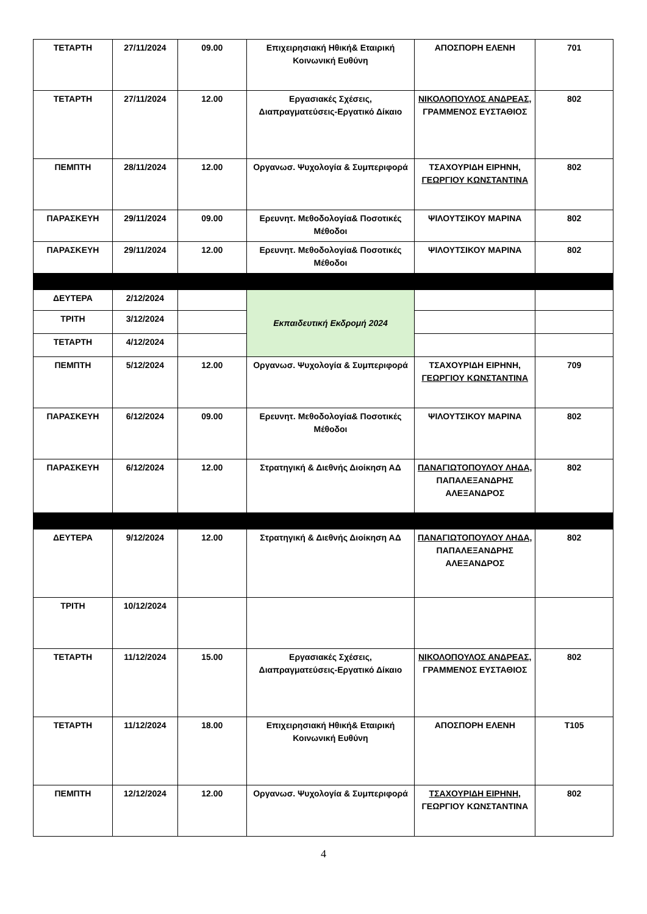| ΤΕΤΑΡΤΗ | 27/11/2024 | 09.00 | Επιχειρησιακή Ηθική& Εταιρική Κοινωνική Ευθύνη | ΑΠΟΣΠΟΡΗ ΕΛΕΝΗ | 701 |
| ΤΕΤΑΡΤΗ | 27/11/2024 | 12.00 | Εργασιακές Σχέσεις, Διαπραγματεύσεις-Εργατικό Δίκαιο | ΝΙΚΟΛΟΠΟΥΛΟΣ ΑΝΔΡΕΑΣ, ΓΡΑΜΜΕΝΟΣ ΕΥΣΤΑΘΙΟΣ | 802 |
| ΠΕΜΠΤΗ | 28/11/2024 | 12.00 | Οργανωσ. Ψυχολογία & Συμπεριφορά | ΤΣΑΧΟΥΡΙΔΗ ΕΙΡΗΝΗ, ΓΕΩΡΓΙΟΥ ΚΩΝΣΤΑΝΤΙΝΑ | 802 |
| ΠΑΡΑΣΚΕΥΗ | 29/11/2024 | 09.00 | Ερευνητ. Μεθοδολογία& Ποσοτικές Μέθοδοι | ΨΙΛΟΥΤΣΙΚΟΥ ΜΑΡΙΝΑ | 802 |
| ΠΑΡΑΣΚΕΥΗ | 29/11/2024 | 12.00 | Ερευνητ. Μεθοδολογία& Ποσοτικές Μέθοδοι | ΨΙΛΟΥΤΣΙΚΟΥ ΜΑΡΙΝΑ | 802 |
| ΔΕΥΤΕΡΑ | 2/12/2024 | | Εκπαιδευτική Εκδρομή 2024 | | |
| ΤΡΙΤΗ | 3/12/2024 | | | | |
| ΤΕΤΑΡΤΗ | 4/12/2024 | | | | |
| ΠΕΜΠΤΗ | 5/12/2024 | 12.00 | Οργανωσ. Ψυχολογία & Συμπεριφορά | ΤΣΑΧΟΥΡΙΔΗ ΕΙΡΗΝΗ, ΓΕΩΡΓΙΟΥ ΚΩΝΣΤΑΝΤΙΝΑ | 709 |
| ΠΑΡΑΣΚΕΥΗ | 6/12/2024 | 09.00 | Ερευνητ. Μεθοδολογία& Ποσοτικές Μέθοδοι | ΨΙΛΟΥΤΣΙΚΟΥ ΜΑΡΙΝΑ | 802 |
| ΠΑΡΑΣΚΕΥΗ | 6/12/2024 | 12.00 | Στρατηγική & Διεθνής Διοίκηση ΑΔ | ΠΑΝΑΓΙΩΤΟΠΟΥΛΟΥ ΛΗΔΑ, ΠΑΠΑΛΕΞΑΝΔΡΗΣ ΑΛΕΞΑΝΔΡΟΣ | 802 |
| ΔΕΥΤΕΡΑ | 9/12/2024 | 12.00 | Στρατηγική & Διεθνής Διοίκηση ΑΔ | ΠΑΝΑΓΙΩΤΟΠΟΥΛΟΥ ΛΗΔΑ, ΠΑΠΑΛΕΞΑΝΔΡΗΣ ΑΛΕΞΑΝΔΡΟΣ | 802 |
| ΤΡΙΤΗ | 10/12/2024 | | | | |
| ΤΕΤΑΡΤΗ | 11/12/2024 | 15.00 | Εργασιακές Σχέσεις, Διαπραγματεύσεις-Εργατικό Δίκαιο | ΝΙΚΟΛΟΠΟΥΛΟΣ ΑΝΔΡΕΑΣ, ΓΡΑΜΜΕΝΟΣ ΕΥΣΤΑΘΙΟΣ | 802 |
| ΤΕΤΑΡΤΗ | 11/12/2024 | 18.00 | Επιχειρησιακή Ηθική& Εταιρική Κοινωνική Ευθύνη | ΑΠΟΣΠΟΡΗ ΕΛΕΝΗ | Τ105 |
| ΠΕΜΠΤΗ | 12/12/2024 | 12.00 | Οργανωσ. Ψυχολογία & Συμπεριφορά | ΤΣΑΧΟΥΡΙΔΗ ΕΙΡΗΝΗ, ΓΕΩΡΓΙΟΥ ΚΩΝΣΤΑΝΤΙΝΑ | 802 |
4